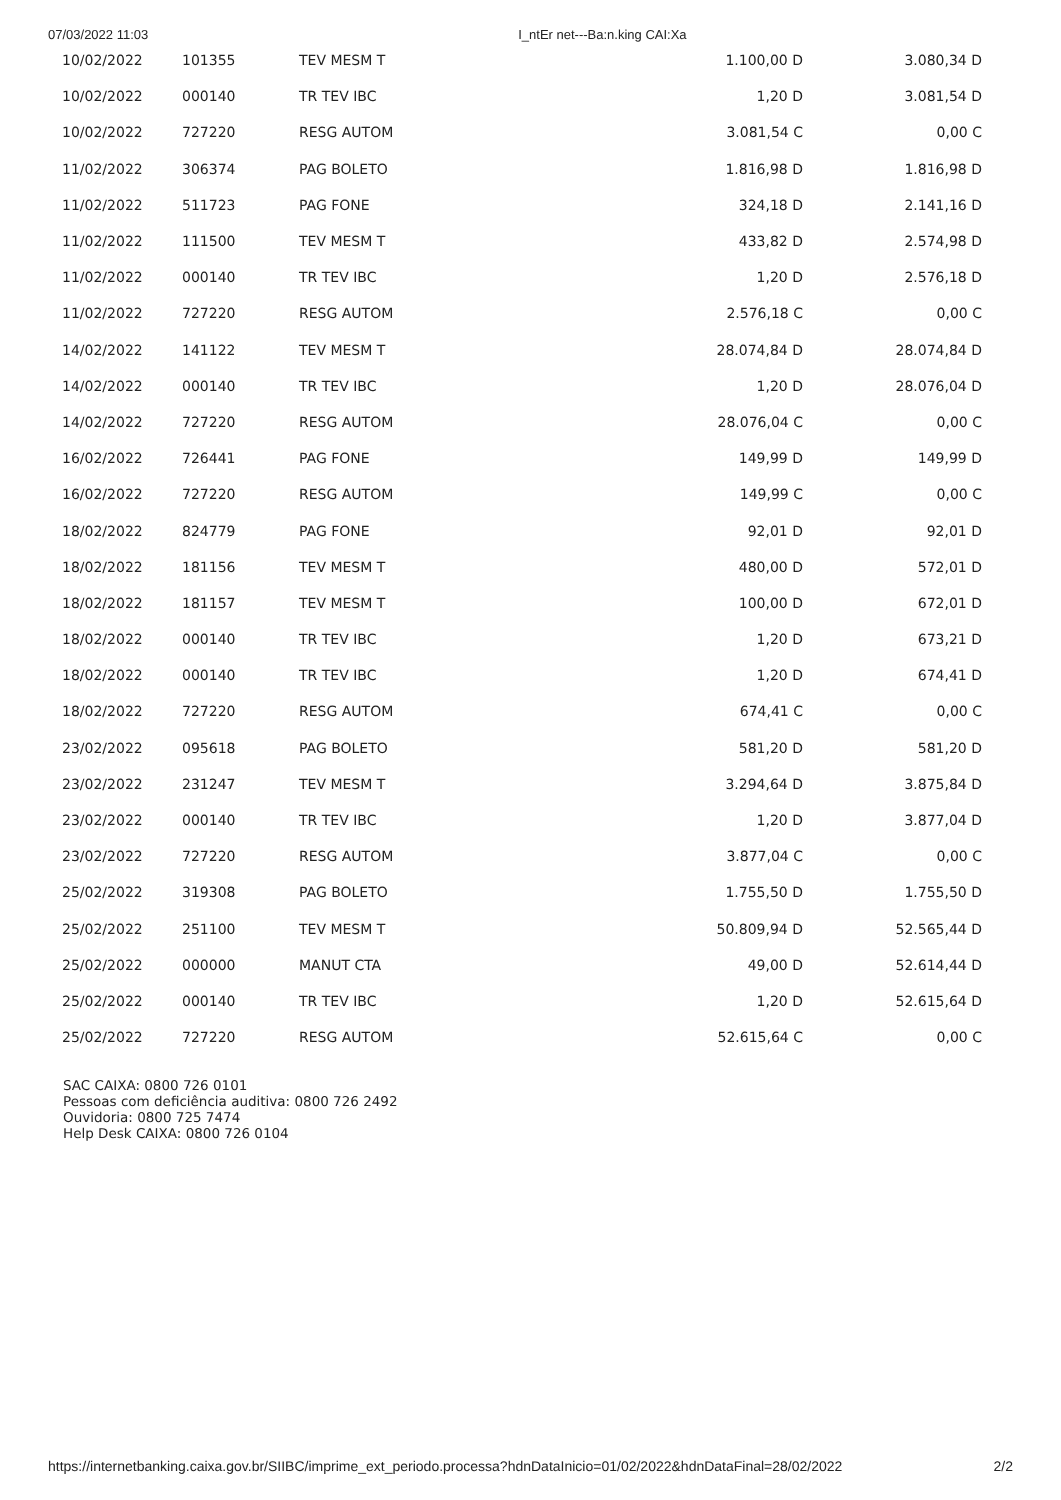07/03/2022 11:03 I_ntEr net---Ba:n.king CAI:Xa
| 10/02/2022 | 101355 | TEV MESM T | 1.100,00 D | 3.080,34 D |
| 10/02/2022 | 000140 | TR TEV IBC | 1,20 D | 3.081,54 D |
| 10/02/2022 | 727220 | RESG AUTOM | 3.081,54 C | 0,00 C |
| 11/02/2022 | 306374 | PAG BOLETO | 1.816,98 D | 1.816,98 D |
| 11/02/2022 | 511723 | PAG FONE | 324,18 D | 2.141,16 D |
| 11/02/2022 | 111500 | TEV MESM T | 433,82 D | 2.574,98 D |
| 11/02/2022 | 000140 | TR TEV IBC | 1,20 D | 2.576,18 D |
| 11/02/2022 | 727220 | RESG AUTOM | 2.576,18 C | 0,00 C |
| 14/02/2022 | 141122 | TEV MESM T | 28.074,84 D | 28.074,84 D |
| 14/02/2022 | 000140 | TR TEV IBC | 1,20 D | 28.076,04 D |
| 14/02/2022 | 727220 | RESG AUTOM | 28.076,04 C | 0,00 C |
| 16/02/2022 | 726441 | PAG FONE | 149,99 D | 149,99 D |
| 16/02/2022 | 727220 | RESG AUTOM | 149,99 C | 0,00 C |
| 18/02/2022 | 824779 | PAG FONE | 92,01 D | 92,01 D |
| 18/02/2022 | 181156 | TEV MESM T | 480,00 D | 572,01 D |
| 18/02/2022 | 181157 | TEV MESM T | 100,00 D | 672,01 D |
| 18/02/2022 | 000140 | TR TEV IBC | 1,20 D | 673,21 D |
| 18/02/2022 | 000140 | TR TEV IBC | 1,20 D | 674,41 D |
| 18/02/2022 | 727220 | RESG AUTOM | 674,41 C | 0,00 C |
| 23/02/2022 | 095618 | PAG BOLETO | 581,20 D | 581,20 D |
| 23/02/2022 | 231247 | TEV MESM T | 3.294,64 D | 3.875,84 D |
| 23/02/2022 | 000140 | TR TEV IBC | 1,20 D | 3.877,04 D |
| 23/02/2022 | 727220 | RESG AUTOM | 3.877,04 C | 0,00 C |
| 25/02/2022 | 319308 | PAG BOLETO | 1.755,50 D | 1.755,50 D |
| 25/02/2022 | 251100 | TEV MESM T | 50.809,94 D | 52.565,44 D |
| 25/02/2022 | 000000 | MANUT CTA | 49,00 D | 52.614,44 D |
| 25/02/2022 | 000140 | TR TEV IBC | 1,20 D | 52.615,64 D |
| 25/02/2022 | 727220 | RESG AUTOM | 52.615,64 C | 0,00 C |
SAC CAIXA: 0800 726 0101
Pessoas com deficiência auditiva: 0800 726 2492
Ouvidoria: 0800 725 7474
Help Desk CAIXA: 0800 726 0104
https://internetbanking.caixa.gov.br/SIIBC/imprime_ext_periodo.processa?hdnDataInicio=01/02/2022&hdnDataFinal=28/02/2022 2/2